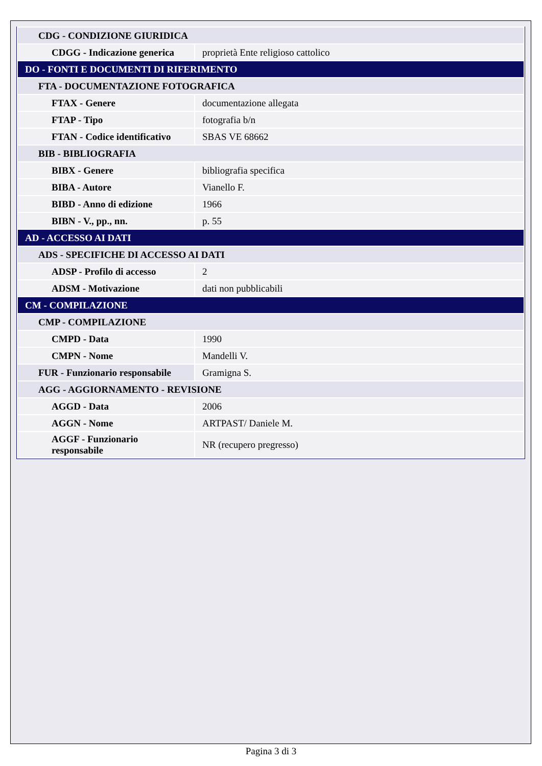| CDG - CONDIZIONE GIURIDICA | |
| CDGG - Indicazione generica | proprietà Ente religioso cattolico |
| DO - FONTI E DOCUMENTI DI RIFERIMENTO | |
| FTA - DOCUMENTAZIONE FOTOGRAFICA | |
| FTAX - Genere | documentazione allegata |
| FTAP - Tipo | fotografia b/n |
| FTAN - Codice identificativo | SBAS VE 68662 |
| BIB - BIBLIOGRAFIA | |
| BIBX - Genere | bibliografia specifica |
| BIBA - Autore | Vianello F. |
| BIBD - Anno di edizione | 1966 |
| BIBN - V., pp., nn. | p. 55 |
| AD - ACCESSO AI DATI | |
| ADS - SPECIFICHE DI ACCESSO AI DATI | |
| ADSP - Profilo di accesso | 2 |
| ADSM - Motivazione | dati non pubblicabili |
| CM - COMPILAZIONE | |
| CMP - COMPILAZIONE | |
| CMPD - Data | 1990 |
| CMPN - Nome | Mandelli V. |
| FUR - Funzionario responsabile | Gramigna S. |
| AGG - AGGIORNAMENTO - REVISIONE | |
| AGGD - Data | 2006 |
| AGGN - Nome | ARTPAST/ Daniele M. |
| AGGF - Funzionario responsabile | NR (recupero pregresso) |
Pagina 3 di 3